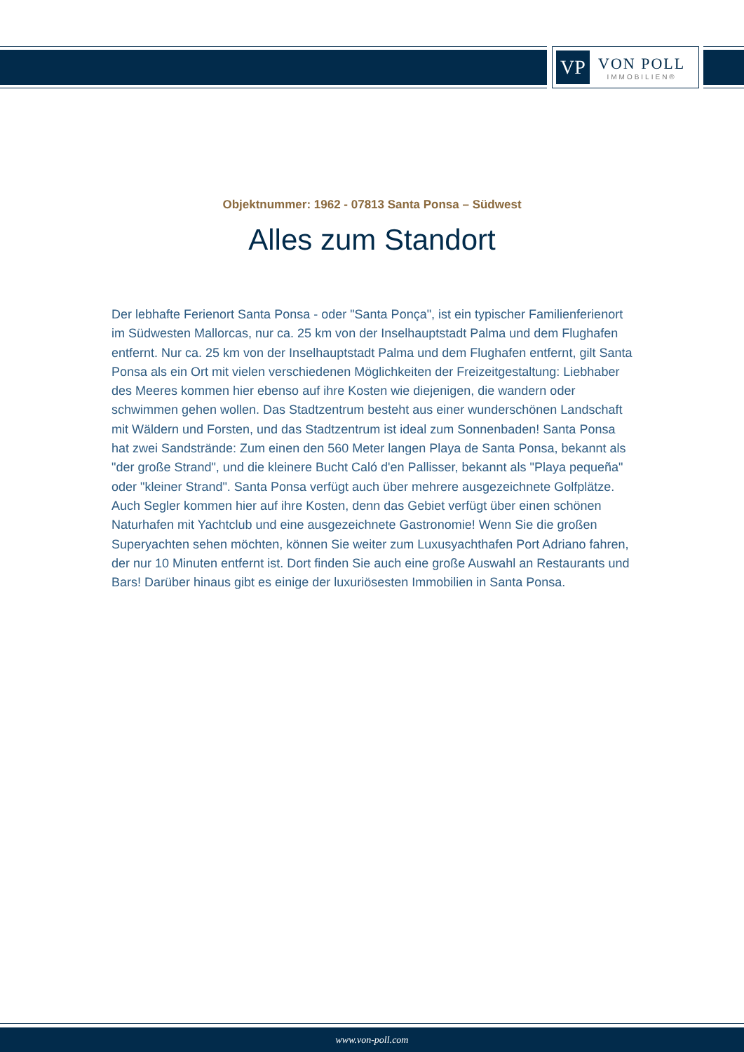VP
VON POLL
IMMOBILIEN®
Objektnummer: 1962 - 07813 Santa Ponsa – Südwest
Alles zum Standort
Der lebhafte Ferienort Santa Ponsa - oder "Santa Ponça", ist ein typischer Familienferienort im Südwesten Mallorcas, nur ca. 25 km von der Inselhauptstadt Palma und dem Flughafen entfernt. Nur ca. 25 km von der Inselhauptstadt Palma und dem Flughafen entfernt, gilt Santa Ponsa als ein Ort mit vielen verschiedenen Möglichkeiten der Freizeitgestaltung: Liebhaber des Meeres kommen hier ebenso auf ihre Kosten wie diejenigen, die wandern oder schwimmen gehen wollen. Das Stadtzentrum besteht aus einer wunderschönen Landschaft mit Wäldern und Forsten, und das Stadtzentrum ist ideal zum Sonnenbaden! Santa Ponsa hat zwei Sandstrände: Zum einen den 560 Meter langen Playa de Santa Ponsa, bekannt als "der große Strand", und die kleinere Bucht Caló d'en Pallisser, bekannt als "Playa pequeña" oder "kleiner Strand". Santa Ponsa verfügt auch über mehrere ausgezeichnete Golfplätze. Auch Segler kommen hier auf ihre Kosten, denn das Gebiet verfügt über einen schönen Naturhafen mit Yachtclub und eine ausgezeichnete Gastronomie! Wenn Sie die großen Superyachten sehen möchten, können Sie weiter zum Luxusyachthafen Port Adriano fahren, der nur 10 Minuten entfernt ist. Dort finden Sie auch eine große Auswahl an Restaurants und Bars! Darüber hinaus gibt es einige der luxuriösesten Immobilien in Santa Ponsa.
www.von-poll.com